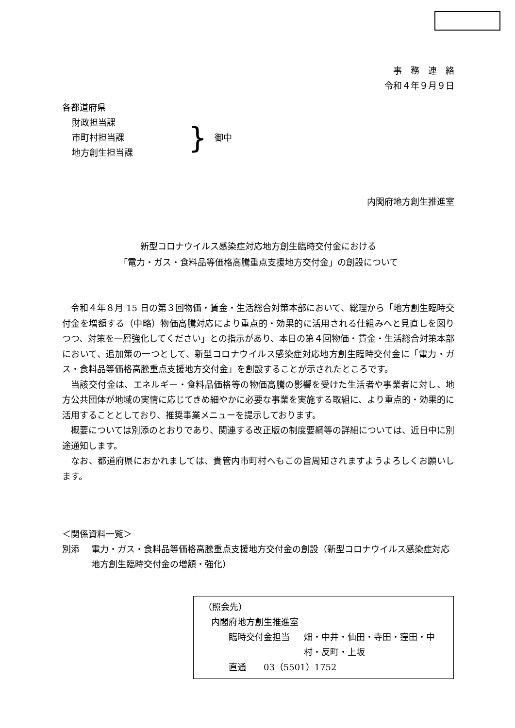事　務　連　絡
令和４年９月９日
各都道府県
財政担当課
市町村担当課
地方創生担当課
}
御中
内閣府地方創生推進室
新型コロナウイルス感染症対応地方創生臨時交付金における
「電力・ガス・食料品等価格高騰重点支援地方交付金」の創設について
令和４年８月 15 日の第３回物価・賃金・生活総合対策本部において、総理から「地方創生臨時交付金を増額する（中略）物価高騰対応により重点的・効果的に活用される仕組みへと見直しを図りつつ、対策を一層強化してください」との指示があり、本日の第４回物価・賃金・生活総合対策本部において、追加策の一つとして、新型コロナウイルス感染症対応地方創生臨時交付金に「電力・ガス・食料品等価格高騰重点支援地方交付金」を創設することが示されたところです。
当該交付金は、エネルギー・食料品価格等の物価高騰の影響を受けた生活者や事業者に対し、地方公共団体が地域の実情に応じてきめ細やかに必要な事業を実施する取組に、より重点的・効果的に活用することとしており、推奨事業メニューを提示しております。
概要については別添のとおりであり、関連する改正版の制度要綱等の詳細については、近日中に別途通知します。
なお、都道府県におかれましては、貴管内市町村へもこの旨周知されますようよろしくお願いします。
＜関係資料一覧＞
別添 電力・ガス・食料品等価格高騰重点支援地方交付金の創設（新型コロナウイルス感染症対応地方創生臨時交付金の増額・強化）
（照会先）
内閣府地方創生推進室
臨時交付金担当 畑・中井・仙田・寺田・窪田・中村・反町・上坂
直通　　03（5501）1752